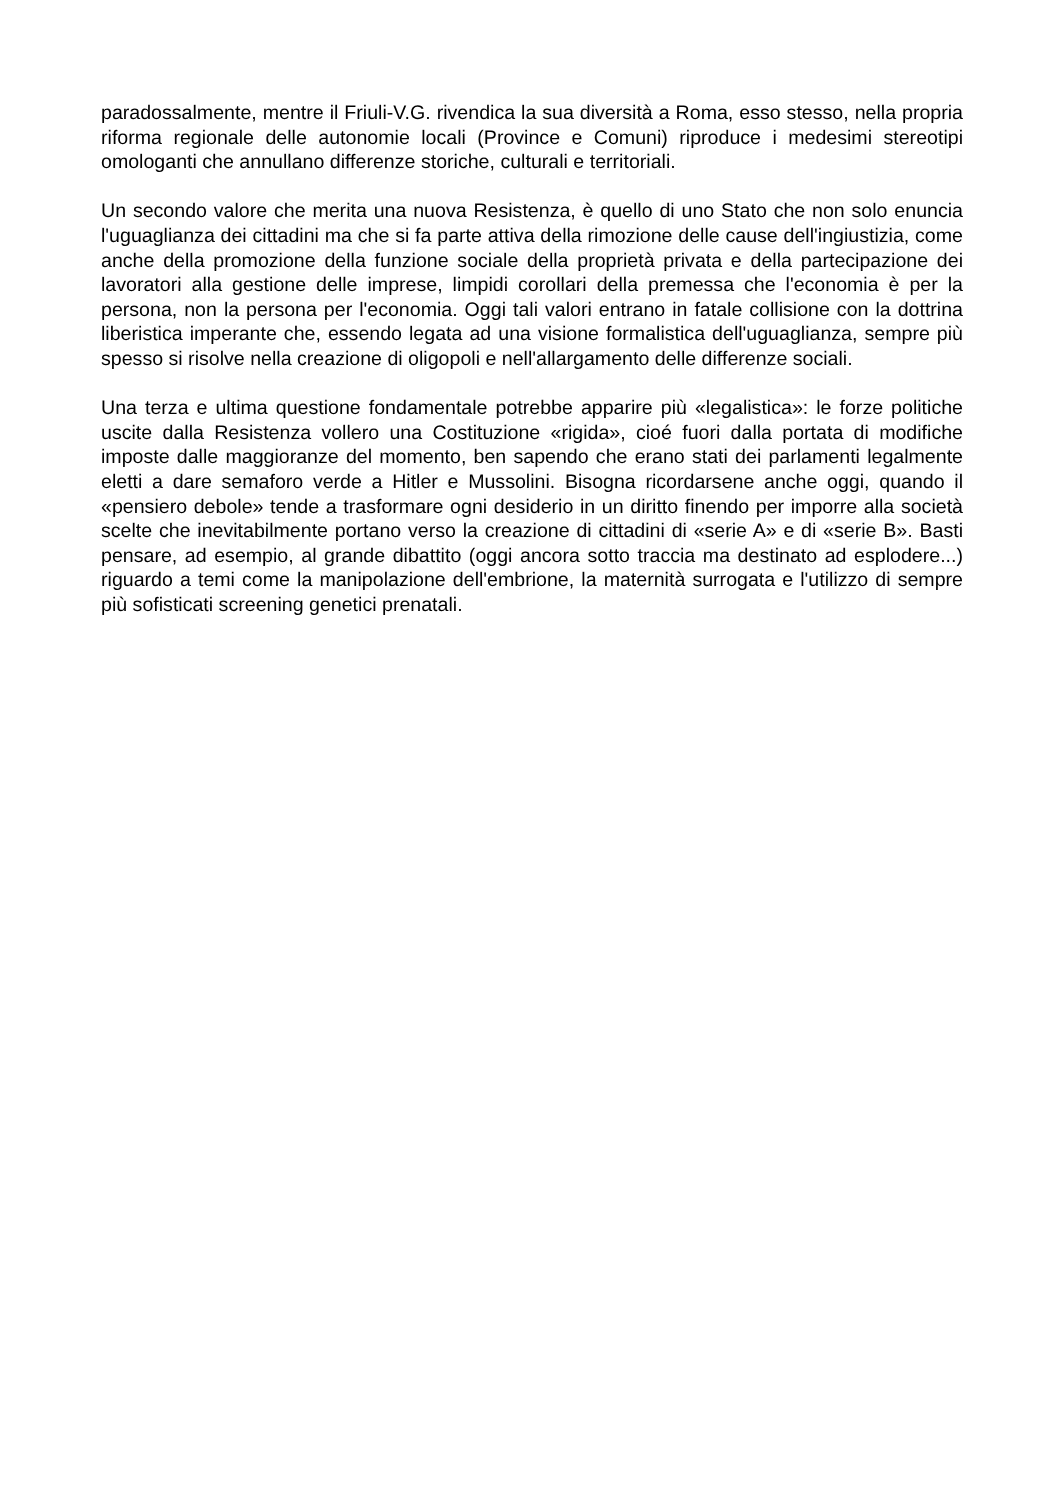paradossalmente, mentre il Friuli-V.G. rivendica la sua diversità a Roma, esso stesso, nella propria riforma regionale delle autonomie locali (Province e Comuni) riproduce i medesimi stereotipi omologanti che annullano differenze storiche, culturali e territoriali.
Un secondo valore che merita una nuova Resistenza, è quello di uno Stato che non solo enuncia l'uguaglianza dei cittadini ma che si fa parte attiva della rimozione delle cause dell'ingiustizia, come anche della promozione della funzione sociale della proprietà privata e della partecipazione dei lavoratori alla gestione delle imprese, limpidi corollari della premessa che l'economia è per la persona, non la persona per l'economia. Oggi tali valori entrano in fatale collisione con la dottrina liberistica imperante che, essendo legata ad una visione formalistica dell'uguaglianza, sempre più spesso si risolve nella creazione di oligopoli e nell'allargamento delle differenze sociali.
Una terza e ultima questione fondamentale potrebbe apparire più «legalistica»: le forze politiche uscite dalla Resistenza vollero una Costituzione «rigida», cioé fuori dalla portata di modifiche imposte dalle maggioranze del momento, ben sapendo che erano stati dei parlamenti legalmente eletti a dare semaforo verde a Hitler e Mussolini. Bisogna ricordarsene anche oggi, quando il «pensiero debole» tende a trasformare ogni desiderio in un diritto finendo per imporre alla società scelte che inevitabilmente portano verso la creazione di cittadini di «serie A» e di «serie B». Basti pensare, ad esempio, al grande dibattito (oggi ancora sotto traccia ma destinato ad esplodere...) riguardo a temi come la manipolazione dell'embrione, la maternità surrogata e l'utilizzo di sempre più sofisticati screening genetici prenatali.